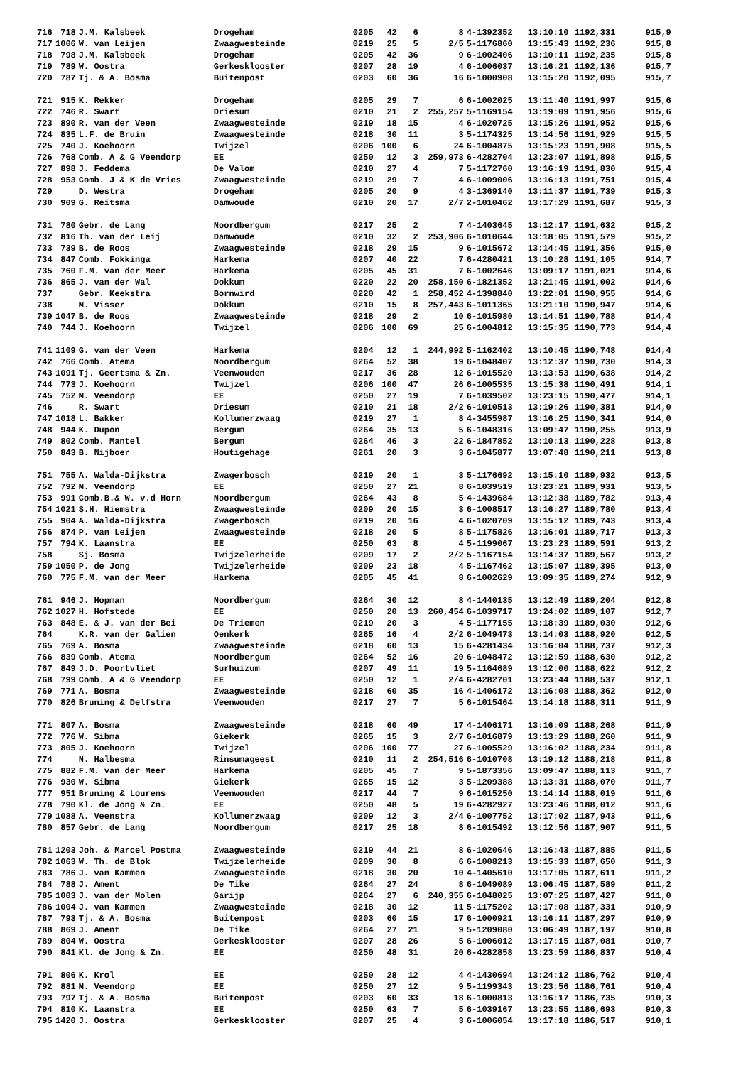| 716 | 718 | J.M. Kalsbeek | Drogeham | 0205 | 42 | 6 | 8 | 4-1392352 | 13:10:10 | 1192,331 | 915,9 |
| 717 | 1006 | W. van Leijen | Zwaagwesteinde | 0219 | 25 | 5 | 2/5 | 5-1176860 | 13:15:43 | 1192,236 | 915,8 |
| 718 | 798 | J.M. Kalsbeek | Drogeham | 0205 | 42 | 36 | 9 | 6-1002406 | 13:10:11 | 1192,235 | 915,8 |
| 719 | 789 | W. Oostra | Gerkesklooster | 0207 | 28 | 19 | 4 | 6-1006037 | 13:16:21 | 1192,136 | 915,7 |
| 720 | 787 | Tj. & A. Bosma | Buitenpost | 0203 | 60 | 36 | 16 | 6-1000908 | 13:15:20 | 1192,095 | 915,7 |
| 721 | 915 | K. Rekker | Drogeham | 0205 | 29 | 7 | 6 | 6-1002025 | 13:11:40 | 1191,997 | 915,6 |
| 722 | 746 | R. Swart | Driesum | 0210 | 21 | 2 | 255,257 | 5-1169154 | 13:19:09 | 1191,956 | 915,6 |
| 723 | 890 | R. van der Veen | Zwaagwesteinde | 0219 | 18 | 15 | 4 | 6-1020725 | 13:15:26 | 1191,952 | 915,6 |
| 724 | 835 | L.F. de Bruin | Zwaagwesteinde | 0218 | 30 | 11 | 3 | 5-1174325 | 13:14:56 | 1191,929 | 915,5 |
| 725 | 740 | J. Koehoorn | Twijzel | 0206 | 100 | 6 | 24 | 6-1004875 | 13:15:23 | 1191,908 | 915,5 |
| 726 | 768 | Comb. A & G Veendorp | EE | 0250 | 12 | 3 | 259,973 | 6-4282704 | 13:23:07 | 1191,898 | 915,5 |
| 727 | 898 | J. Feddema | De Valom | 0210 | 27 | 4 | 7 | 5-1172760 | 13:16:19 | 1191,830 | 915,4 |
| 728 | 953 | Comb. J & K de Vries | Zwaagwesteinde | 0219 | 29 | 7 | 4 | 6-1009006 | 13:16:13 | 1191,751 | 915,4 |
| 729 | | D. Westra | Drogeham | 0205 | 20 | 9 | 4 | 3-1369140 | 13:11:37 | 1191,739 | 915,3 |
| 730 | 909 | G. Reitsma | Damwoude | 0210 | 20 | 17 | 2/7 | 2-1010462 | 13:17:29 | 1191,687 | 915,3 |
| 731 | 780 | Gebr. de Lang | Noordbergum | 0217 | 25 | 2 | 7 | 4-1403645 | 13:12:17 | 1191,632 | 915,2 |
| 732 | 816 | Th. van der Leij | Damwoude | 0210 | 32 | 2 | 253,906 | 6-1010644 | 13:18:05 | 1191,579 | 915,2 |
| 733 | 739 | B. de Roos | Zwaagwesteinde | 0218 | 29 | 15 | 9 | 6-1015672 | 13:14:45 | 1191,356 | 915,0 |
| 734 | 847 | Comb. Fokkinga | Harkema | 0207 | 40 | 22 | 7 | 6-4280421 | 13:10:28 | 1191,105 | 914,7 |
| 735 | 760 | F.M. van der Meer | Harkema | 0205 | 45 | 31 | 7 | 6-1002646 | 13:09:17 | 1191,021 | 914,6 |
| 736 | 865 | J. van der Wal | Dokkum | 0220 | 22 | 20 | 258,150 | 6-1821352 | 13:21:45 | 1191,002 | 914,6 |
| 737 | | Gebr. Keekstra | Bornwird | 0220 | 42 | 1 | 258,452 | 4-1398840 | 13:22:01 | 1190,955 | 914,6 |
| 738 | | M. Visser | Dokkum | 0210 | 15 | 8 | 257,443 | 6-1011365 | 13:21:10 | 1190,947 | 914,6 |
| 739 | 1047 | B. de Roos | Zwaagwesteinde | 0218 | 29 | 2 | 10 | 6-1015980 | 13:14:51 | 1190,788 | 914,4 |
| 740 | 744 | J. Koehoorn | Twijzel | 0206 | 100 | 69 | 25 | 6-1004812 | 13:15:35 | 1190,773 | 914,4 |
| 741 | 1109 | G. van der Veen | Harkema | 0204 | 12 | 1 | 244,992 | 5-1162402 | 13:10:45 | 1190,748 | 914,4 |
| 742 | 766 | Comb. Atema | Noordbergum | 0264 | 52 | 38 | 19 | 6-1048407 | 13:12:37 | 1190,730 | 914,3 |
| 743 | 1091 | Tj. Geertsma & Zn. | Veenwouden | 0217 | 36 | 28 | 12 | 6-1015520 | 13:13:53 | 1190,638 | 914,2 |
| 744 | 773 | J. Koehoorn | Twijzel | 0206 | 100 | 47 | 26 | 6-1005535 | 13:15:38 | 1190,491 | 914,1 |
| 745 | 752 | M. Veendorp | EE | 0250 | 27 | 19 | 7 | 6-1039502 | 13:23:15 | 1190,477 | 914,1 |
| 746 | | R. Swart | Driesum | 0210 | 21 | 18 | 2/2 | 6-1010513 | 13:19:26 | 1190,381 | 914,0 |
| 747 | 1018 | L. Bakker | Kollumerzwaag | 0219 | 27 | 1 | 8 | 4-3455987 | 13:16:25 | 1190,341 | 914,0 |
| 748 | 944 | K. Dupon | Bergum | 0264 | 35 | 13 | 5 | 6-1048316 | 13:09:47 | 1190,255 | 913,9 |
| 749 | 802 | Comb. Mantel | Bergum | 0264 | 46 | 3 | 22 | 6-1847852 | 13:10:13 | 1190,228 | 913,8 |
| 750 | 843 | B. Nijboer | Houtigehage | 0261 | 20 | 3 | 3 | 6-1045877 | 13:07:48 | 1190,211 | 913,8 |
| 751 | 755 | A. Walda-Dijkstra | Zwagerbosch | 0219 | 20 | 1 | 3 | 5-1176692 | 13:15:10 | 1189,932 | 913,5 |
| 752 | 792 | M. Veendorp | EE | 0250 | 27 | 21 | 8 | 6-1039519 | 13:23:21 | 1189,931 | 913,5 |
| 753 | 991 | Comb.B.& W. v.d Horn | Noordbergum | 0264 | 43 | 8 | 5 | 4-1439684 | 13:12:38 | 1189,782 | 913,4 |
| 754 | 1021 | S.H. Hiemstra | Zwaagwesteinde | 0209 | 20 | 15 | 3 | 6-1008517 | 13:16:27 | 1189,780 | 913,4 |
| 755 | 904 | A. Walda-Dijkstra | Zwagerbosch | 0219 | 20 | 16 | 4 | 6-1020709 | 13:15:12 | 1189,743 | 913,4 |
| 756 | 874 | P. van Leijen | Zwaagwesteinde | 0218 | 20 | 5 | 8 | 5-1175826 | 13:16:01 | 1189,717 | 913,3 |
| 757 | 794 | K. Laanstra | EE | 0250 | 63 | 8 | 4 | 5-1199067 | 13:23:23 | 1189,591 | 913,2 |
| 758 | | Sj. Bosma | Twijzelerheide | 0209 | 17 | 2 | 2/2 | 5-1167154 | 13:14:37 | 1189,567 | 913,2 |
| 759 | 1050 | P. de Jong | Twijzelerheide | 0209 | 23 | 18 | 4 | 5-1167462 | 13:15:07 | 1189,395 | 913,0 |
| 760 | 775 | F.M. van der Meer | Harkema | 0205 | 45 | 41 | 8 | 6-1002629 | 13:09:35 | 1189,274 | 912,9 |
| 761 | 946 | J. Hopman | Noordbergum | 0264 | 30 | 12 | 8 | 4-1440135 | 13:12:49 | 1189,204 | 912,8 |
| 762 | 1027 | H. Hofstede | EE | 0250 | 20 | 13 | 260,454 | 6-1039717 | 13:24:02 | 1189,107 | 912,7 |
| 763 | 848 | E. & J. van der Bei | De Triemen | 0219 | 20 | 3 | 4 | 5-1177155 | 13:18:39 | 1189,030 | 912,6 |
| 764 | | K.R. van der Galien | Oenkerk | 0265 | 16 | 4 | 2/2 | 6-1049473 | 13:14:03 | 1188,920 | 912,5 |
| 765 | 769 | A. Bosma | Zwaagwesteinde | 0218 | 60 | 13 | 15 | 6-4281434 | 13:16:04 | 1188,737 | 912,3 |
| 766 | 839 | Comb. Atema | Noordbergum | 0264 | 52 | 16 | 20 | 6-1048472 | 13:12:59 | 1188,630 | 912,2 |
| 767 | 849 | J.D. Poortvliet | Surhuizum | 0207 | 49 | 11 | 19 | 5-1164689 | 13:12:00 | 1188,622 | 912,2 |
| 768 | 799 | Comb. A & G Veendorp | EE | 0250 | 12 | 1 | 2/4 | 6-4282701 | 13:23:44 | 1188,537 | 912,1 |
| 769 | 771 | A. Bosma | Zwaagwesteinde | 0218 | 60 | 35 | 16 | 4-1406172 | 13:16:08 | 1188,362 | 912,0 |
| 770 | 826 | Bruning & Delfstra | Veenwouden | 0217 | 27 | 7 | 5 | 6-1015464 | 13:14:18 | 1188,311 | 911,9 |
| 771 | 807 | A. Bosma | Zwaagwesteinde | 0218 | 60 | 49 | 17 | 4-1406171 | 13:16:09 | 1188,268 | 911,9 |
| 772 | 776 | W. Sibma | Giekerk | 0265 | 15 | 3 | 2/7 | 6-1016879 | 13:13:29 | 1188,260 | 911,9 |
| 773 | 805 | J. Koehoorn | Twijzel | 0206 | 100 | 77 | 27 | 6-1005529 | 13:16:02 | 1188,234 | 911,8 |
| 774 | | N. Halbesma | Rinsumageest | 0210 | 11 | 2 | 254,516 | 6-1010708 | 13:19:12 | 1188,218 | 911,8 |
| 775 | 882 | F.M. van der Meer | Harkema | 0205 | 45 | 7 | 9 | 5-1873356 | 13:09:47 | 1188,113 | 911,7 |
| 776 | 930 | W. Sibma | Giekerk | 0265 | 15 | 12 | 3 | 5-1209388 | 13:13:31 | 1188,070 | 911,7 |
| 777 | 951 | Bruning & Lourens | Veenwouden | 0217 | 44 | 7 | 9 | 6-1015250 | 13:14:14 | 1188,019 | 911,6 |
| 778 | 790 | Kl. de Jong & Zn. | EE | 0250 | 48 | 5 | 19 | 6-4282927 | 13:23:46 | 1188,012 | 911,6 |
| 779 | 1088 | A. Veenstra | Kollumerzwaag | 0209 | 12 | 3 | 2/4 | 6-1007752 | 13:17:02 | 1187,943 | 911,6 |
| 780 | 857 | Gebr. de Lang | Noordbergum | 0217 | 25 | 18 | 8 | 6-1015492 | 13:12:56 | 1187,907 | 911,5 |
| 781 | 1203 | Joh. & Marcel Postma | Zwaagwesteinde | 0219 | 44 | 21 | 8 | 6-1020646 | 13:16:43 | 1187,885 | 911,5 |
| 782 | 1063 | W. Th. de Blok | Twijzelerheide | 0209 | 30 | 8 | 6 | 6-1008213 | 13:15:33 | 1187,650 | 911,3 |
| 783 | 786 | J. van Kammen | Zwaagwesteinde | 0218 | 30 | 20 | 10 | 4-1405610 | 13:17:05 | 1187,611 | 911,2 |
| 784 | 788 | J. Ament | De Tike | 0264 | 27 | 24 | 8 | 6-1049089 | 13:06:45 | 1187,589 | 911,2 |
| 785 | 1003 | J. van der Molen | Garijp | 0264 | 27 | 6 | 240,355 | 6-1048025 | 13:07:25 | 1187,427 | 911,0 |
| 786 | 1004 | J. van Kammen | Zwaagwesteinde | 0218 | 30 | 12 | 11 | 5-1175202 | 13:17:08 | 1187,331 | 910,9 |
| 787 | 793 | Tj. & A. Bosma | Buitenpost | 0203 | 60 | 15 | 17 | 6-1000921 | 13:16:11 | 1187,297 | 910,9 |
| 788 | 869 | J. Ament | De Tike | 0264 | 27 | 21 | 9 | 5-1209080 | 13:06:49 | 1187,197 | 910,8 |
| 789 | 804 | W. Oostra | Gerkesklooster | 0207 | 28 | 26 | 5 | 6-1006012 | 13:17:15 | 1187,081 | 910,7 |
| 790 | 841 | Kl. de Jong & Zn. | EE | 0250 | 48 | 31 | 20 | 6-4282858 | 13:23:59 | 1186,837 | 910,4 |
| 791 | 806 | K. Krol | EE | 0250 | 28 | 12 | 4 | 4-1430694 | 13:24:12 | 1186,762 | 910,4 |
| 792 | 881 | M. Veendorp | EE | 0250 | 27 | 12 | 9 | 5-1199343 | 13:23:56 | 1186,761 | 910,4 |
| 793 | 797 | Tj. & A. Bosma | Buitenpost | 0203 | 60 | 33 | 18 | 6-1000813 | 13:16:17 | 1186,735 | 910,3 |
| 794 | 810 | K. Laanstra | EE | 0250 | 63 | 7 | 5 | 6-1039167 | 13:23:55 | 1186,693 | 910,3 |
| 795 | 1420 | J. Oostra | Gerkesklooster | 0207 | 25 | 4 | 3 | 6-1006054 | 13:17:18 | 1186,517 | 910,1 |